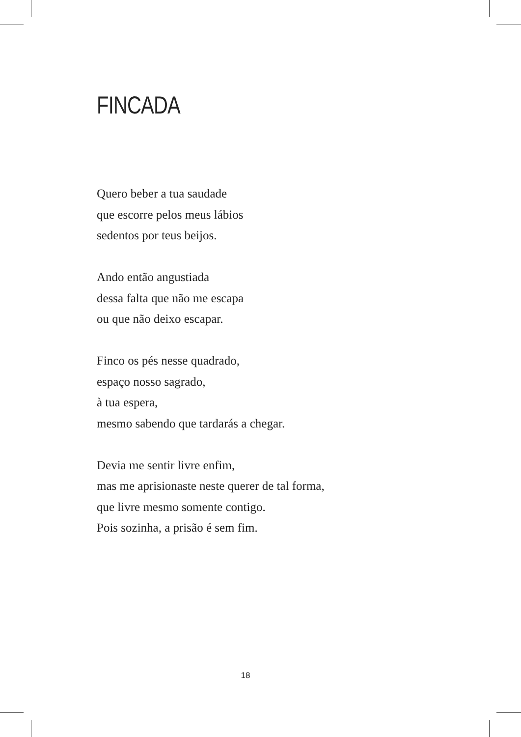FINCADA
Quero beber a tua saudade
que escorre pelos meus lábios
sedentos por teus beijos.
Ando então angustiada
dessa falta que não me escapa
ou que não deixo escapar.
Finco os pés nesse quadrado,
espaço nosso sagrado,
à tua espera,
mesmo sabendo que tardarás a chegar.
Devia me sentir livre enfim,
mas me aprisionaste neste querer de tal forma,
que livre mesmo somente contigo.
Pois sozinha, a prisão é sem fim.
18